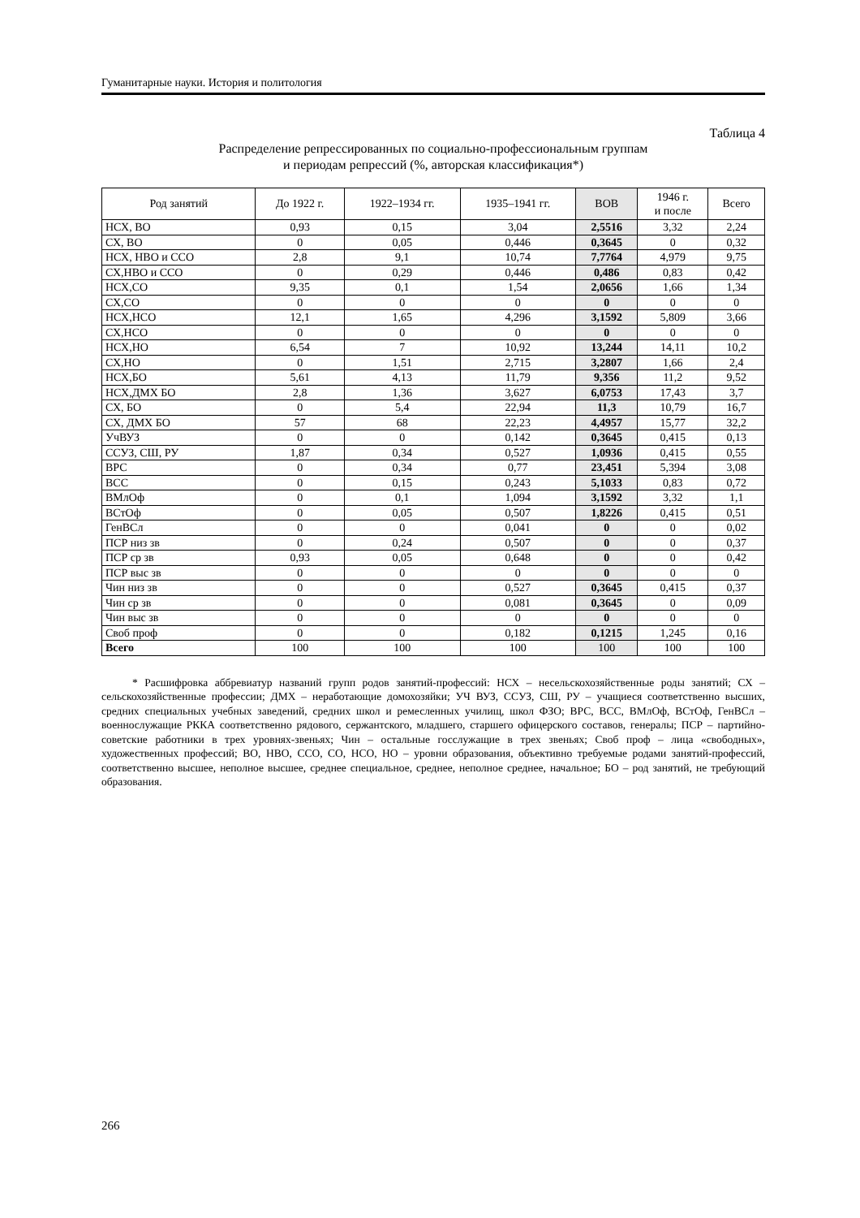Гуманитарные науки. История и политология
Таблица 4
Распределение репрессированных по социально-профессиональным группам
и периодам репрессий (%, авторская классификация*)
| Род занятий | До 1922 г. | 1922–1934 гг. | 1935–1941 гг. | ВОВ | 1946 г. и после | Всего |
| --- | --- | --- | --- | --- | --- | --- |
| НСХ, ВО | 0,93 | 0,15 | 3,04 | 2,5516 | 3,32 | 2,24 |
| СХ, ВО | 0 | 0,05 | 0,446 | 0,3645 | 0 | 0,32 |
| НСХ, НВО и ССО | 2,8 | 9,1 | 10,74 | 7,7764 | 4,979 | 9,75 |
| СХ,НВО и ССО | 0 | 0,29 | 0,446 | 0,486 | 0,83 | 0,42 |
| НСХ,СО | 9,35 | 0,1 | 1,54 | 2,0656 | 1,66 | 1,34 |
| СХ,СО | 0 | 0 | 0 | 0 | 0 | 0 |
| НСХ,НСО | 12,1 | 1,65 | 4,296 | 3,1592 | 5,809 | 3,66 |
| СХ,НСО | 0 | 0 | 0 | 0 | 0 | 0 |
| НСХ,НО | 6,54 | 7 | 10,92 | 13,244 | 14,11 | 10,2 |
| СХ,НО | 0 | 1,51 | 2,715 | 3,2807 | 1,66 | 2,4 |
| НСХ,БО | 5,61 | 4,13 | 11,79 | 9,356 | 11,2 | 9,52 |
| НСХ,ДМХ БО | 2,8 | 1,36 | 3,627 | 6,0753 | 17,43 | 3,7 |
| СХ, БО | 0 | 5,4 | 22,94 | 11,3 | 10,79 | 16,7 |
| СХ, ДМХ БО | 57 | 68 | 22,23 | 4,4957 | 15,77 | 32,2 |
| УчВУЗ | 0 | 0 | 0,142 | 0,3645 | 0,415 | 0,13 |
| ССУЗ, СШ, РУ | 1,87 | 0,34 | 0,527 | 1,0936 | 0,415 | 0,55 |
| ВРС | 0 | 0,34 | 0,77 | 23,451 | 5,394 | 3,08 |
| ВСС | 0 | 0,15 | 0,243 | 5,1033 | 0,83 | 0,72 |
| ВМлОф | 0 | 0,1 | 1,094 | 3,1592 | 3,32 | 1,1 |
| ВСтОф | 0 | 0,05 | 0,507 | 1,8226 | 0,415 | 0,51 |
| ГенВСл | 0 | 0 | 0,041 | 0 | 0 | 0,02 |
| ПСР низ зв | 0 | 0,24 | 0,507 | 0 | 0 | 0,37 |
| ПСР ср зв | 0,93 | 0,05 | 0,648 | 0 | 0 | 0,42 |
| ПСР выс зв | 0 | 0 | 0 | 0 | 0 | 0 |
| Чин низ зв | 0 | 0 | 0,527 | 0,3645 | 0,415 | 0,37 |
| Чин ср зв | 0 | 0 | 0,081 | 0,3645 | 0 | 0,09 |
| Чин выс зв | 0 | 0 | 0 | 0 | 0 | 0 |
| Своб проф | 0 | 0 | 0,182 | 0,1215 | 1,245 | 0,16 |
| Всего | 100 | 100 | 100 | 100 | 100 | 100 |
* Расшифровка аббревиатур названий групп родов занятий-профессий: НСХ – несельскохозяйственные роды занятий; СХ – сельскохозяйственные профессии; ДМХ – неработающие домохозяйки; УЧ ВУЗ, ССУЗ, СШ, РУ – учащиеся соответственно высших, средних специальных учебных заведений, средних школ и ремесленных училищ, школ ФЗО; ВРС, ВСС, ВМлОф, ВСтОф, ГенВСл – военнослужащие РККА соответственно рядового, сержантского, младшего, старшего офицерского составов, генералы; ПСР – партийно-советские работники в трех уровнях-звеньях; Чин – остальные госслужащие в трех звеньях; Своб проф – лица «свободных», художественных профессий; ВО, НВО, ССО, СО, НСО, НО – уровни образования, объективно требуемые родами занятий-профессий, соответственно высшее, неполное высшее, среднее специальное, среднее, неполное среднее, начальное; БО – род занятий, не требующий образования.
266